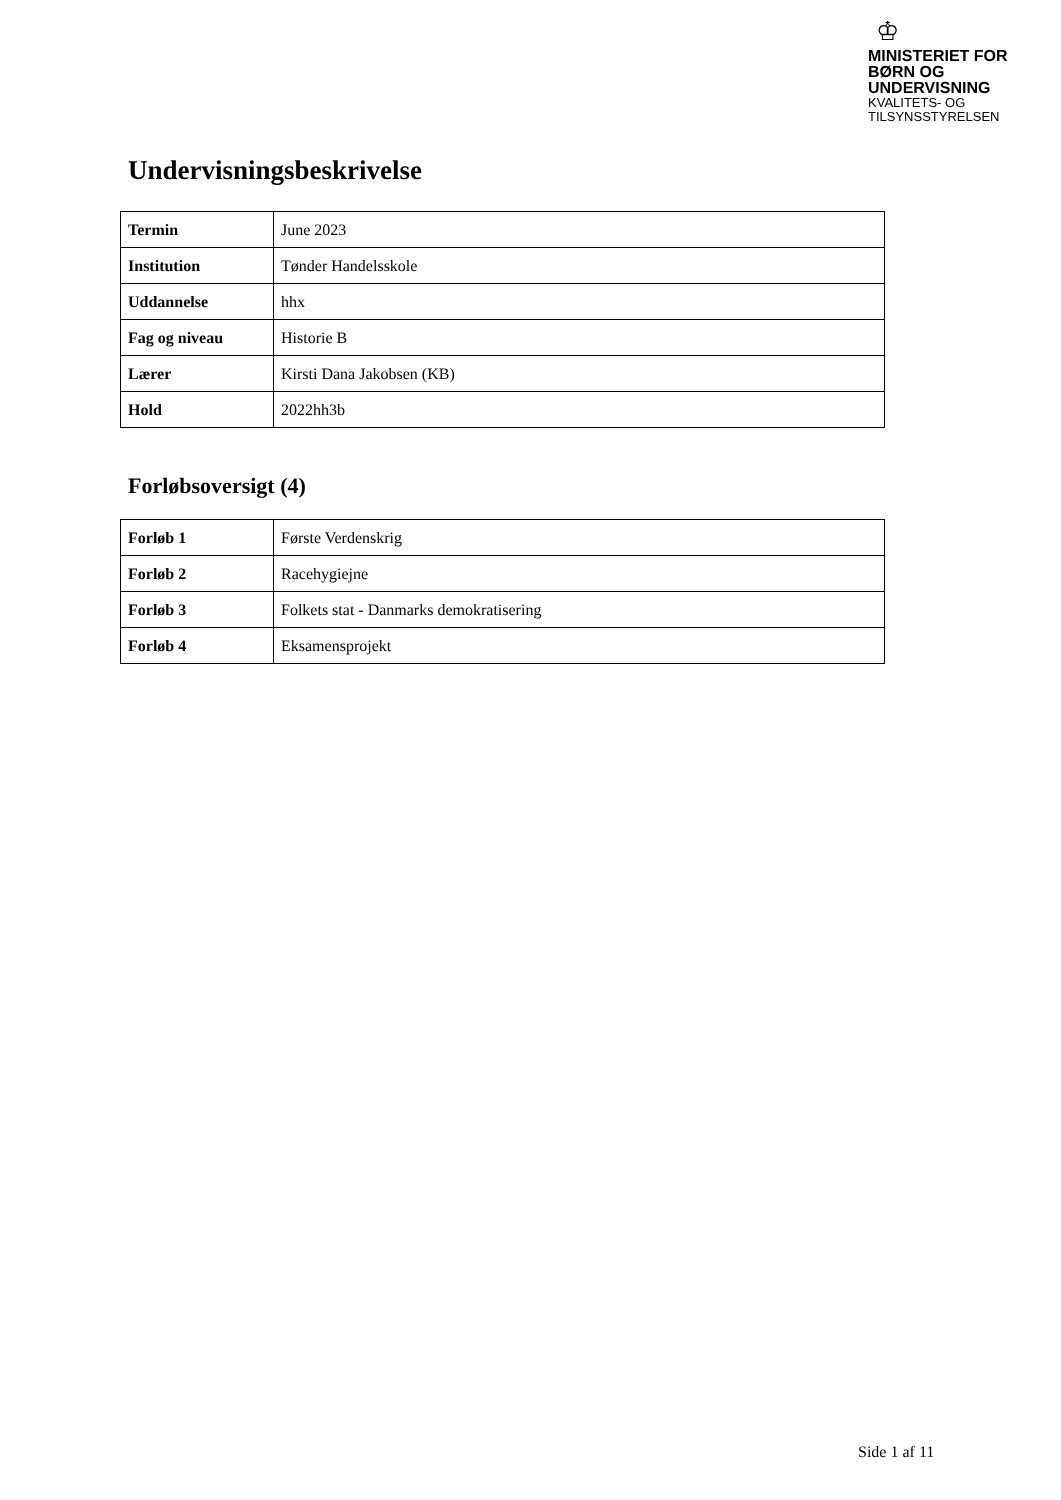♔
MINISTERIET FOR
BØRN OG
UNDERVISNING
KVALITETS- OG
TILSYNSSTYRELSEN
Undervisningsbeskrivelse
| Termin | June 2023 |
| Institution | Tønder Handelsskole |
| Uddannelse | hhx |
| Fag og niveau | Historie B |
| Lærer | Kirsti Dana Jakobsen (KB) |
| Hold | 2022hh3b |
Forløbsoversigt (4)
| Forløb 1 | Første Verdenskrig |
| Forløb 2 | Racehygiejne |
| Forløb 3 | Folkets stat - Danmarks demokratisering |
| Forløb 4 | Eksamensprojekt |
Side 1 af 11